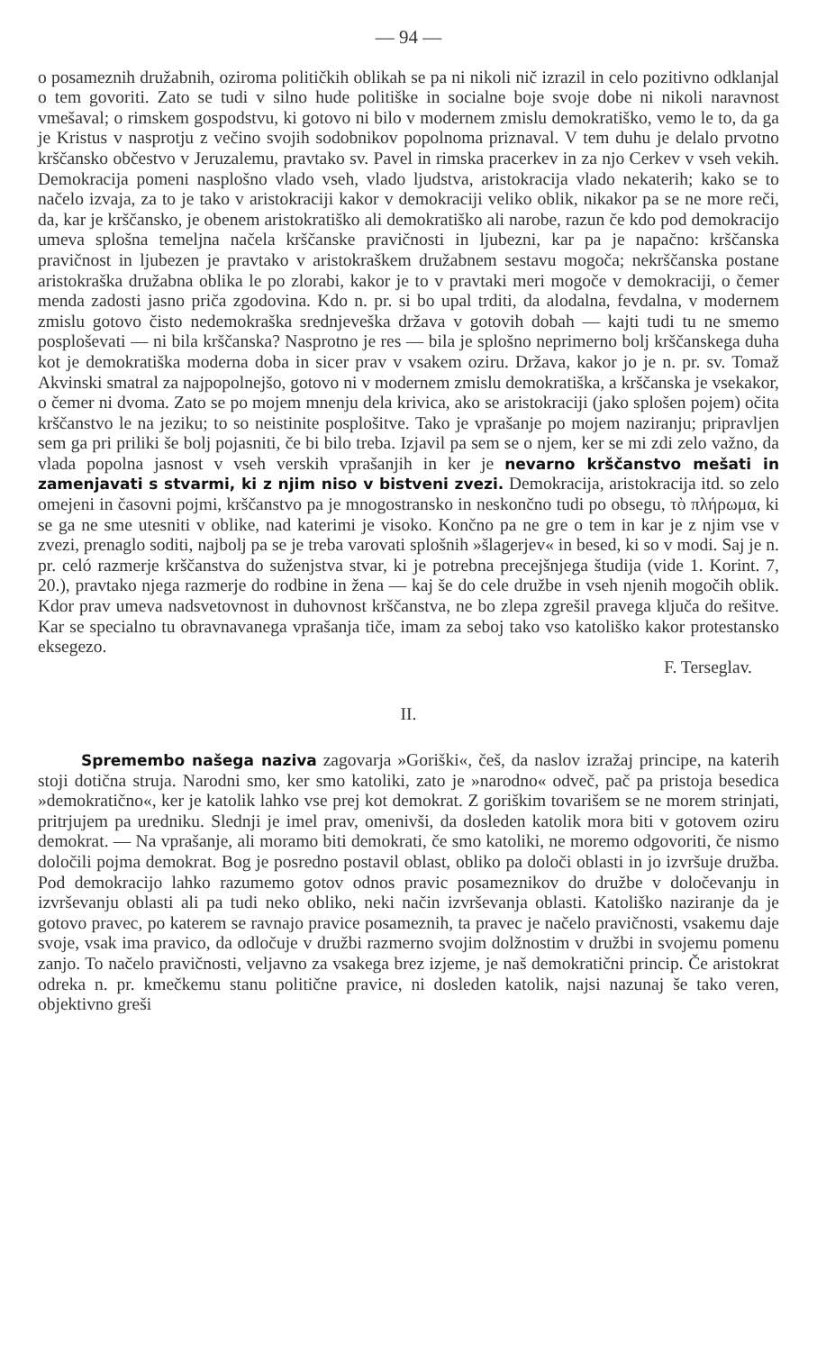— 94 —
o posameznih družabnih, oziroma političkih oblikah se pa ni nikoli nič izrazil in celo pozitivno odklanjal o tem govoriti. Zato se tudi v silno hude politiške in socialne boje svoje dobe ni nikoli naravnost vmešaval; o rimskem gospodstvu, ki gotovo ni bilo v modernem zmislu demokratiško, vemo le to, da ga je Kristus v nasprotju z večino svojih sodobnikov popolnoma priznaval. V tem duhu je delalo prvotno krščansko občestvo v Jeruzalemu, pravtako sv. Pavel in rimska pracerkev in za njo Cerkev v vseh vekih. Demokracija pomeni nasplošno vlado vseh, vlado ljudstva, aristokracija vlado nekaterih; kako se to načelo izvaja, za to je tako v aristokraciji kakor v demokraciji veliko oblik, nikakor pa se ne more reči, da, kar je krščansko, je obenem aristokratiško ali demokratiško ali narobe, razun če kdo pod demokracijo umeva splošna temeljna načela krščanske pravičnosti in ljubezni, kar pa je napačno: krščanska pravičnost in ljubezen je pravtako v aristokraškem družabnem sestavu mogoča; nekrščanska postane aristokraška družabna oblika le po zlorabi, kakor je to v pravtaki meri mogoče v demokraciji, o čemer menda zadosti jasno priča zgodovina. Kdo n. pr. si bo upal trditi, da alodalna, fevdalna, v modernem zmislu gotovo čisto nedemokraška srednjeveška država v gotovih dobah — kajti tudi tu ne smemo posploševati — ni bila krščanska? Nasprotno je res — bila je splošno neprimerno bolj krščanskega duha kot je demokratiška moderna doba in sicer prav v vsakem oziru. Država, kakor jo je n. pr. sv. Tomaž Akvinski smatral za najpopolnejšo, gotovo ni v modernem zmislu demokratiška, a krščanska je vsekakor, o čemer ni dvoma. Zato se po mojem mnenju dela krivica, ako se aristokraciji (jako splošen pojem) očita krščanstvo le na jeziku; to so neistinite posplošitve. Tako je vprašanje po mojem naziranju; pripravljen sem ga pri priliki še bolj pojasniti, če bi bilo treba. Izjavil pa sem se o njem, ker se mi zdi zelo važno, da vlada popolna jasnost v vseh verskih vprašanjih in ker je nevarno krščanstvo mešati in zamenjavati s stvarmi, ki z njim niso v bistveni zvezi. Demokracija, aristokracija itd. so zelo omejeni in časovni pojmi, krščanstvo pa je mnogostransko in neskončno tudi po obsegu, τὸ πλήρωμα, ki se ga ne sme utesniti v oblike, nad katerimi je visoko. Končno pa ne gre o tem in kar je z njim vse v zvezi, prenaglo soditi, najbolj pa se je treba varovati splošnih »šlagerjev« in besed, ki so v modi. Saj je n. pr. celó razmerje krščanstva do suženjstva stvar, ki je potrebna precejšnjega študija (vide 1. Korint. 7, 20.), pravtako njega razmerje do rodbine in žena — kaj še do cele družbe in vseh njenih mogočih oblik. Kdor prav umeva nadsvetovnost in duhovnost krščanstva, ne bo zlepa zgrešil pravega ključa do rešitve. Kar se specialno tu obravnavanega vprašanja tiče, imam za seboj tako vso katoliško kakor protestansko eksegezo.
F. Terseglav.
II.
Spremembo našega naziva zagovarja »Goriški«, češ, da naslov izražaj principe, na katerih stoji dotična struja. Narodni smo, ker smo katoliki, zato je »narodno« odveč, pač pa pristoja besedica »demokratično«, ker je katolik lahko vse prej kot demokrat. Z goriškim tovarišem se ne morem strinjati, pritrjujem pa uredniku. Slednji je imel prav, omenivši, da dosleden katolik mora biti v gotovem oziru demokrat. — Na vprašanje, ali moramo biti demokrati, če smo katoliki, ne moremo odgovoriti, če nismo določili pojma demokrat. Bog je posredno postavil oblast, obliko pa določi oblasti in jo izvršuje družba. Pod demokracijo lahko razumemo gotov odnos pravic posameznikov do družbe v določevanju in izvrševanju oblasti ali pa tudi neko obliko, neki način izvrševanja oblasti. Katoliško naziranje da je gotovo pravec, po katerem se ravnajo pravice posameznih, ta pravec je načelo pravičnosti, vsakemu daje svoje, vsak ima pravico, da odločuje v družbi razmerno svojim dolžnostim v družbi in svojemu pomenu zanjo. To načelo pravičnosti, veljavno za vsakega brez izjeme, je naš demokratični princip. Če aristokrat odreka n. pr. kmečkemu stanu politične pravice, ni dosleden katolik, najsi nazunaj še tako veren, objektivno greši